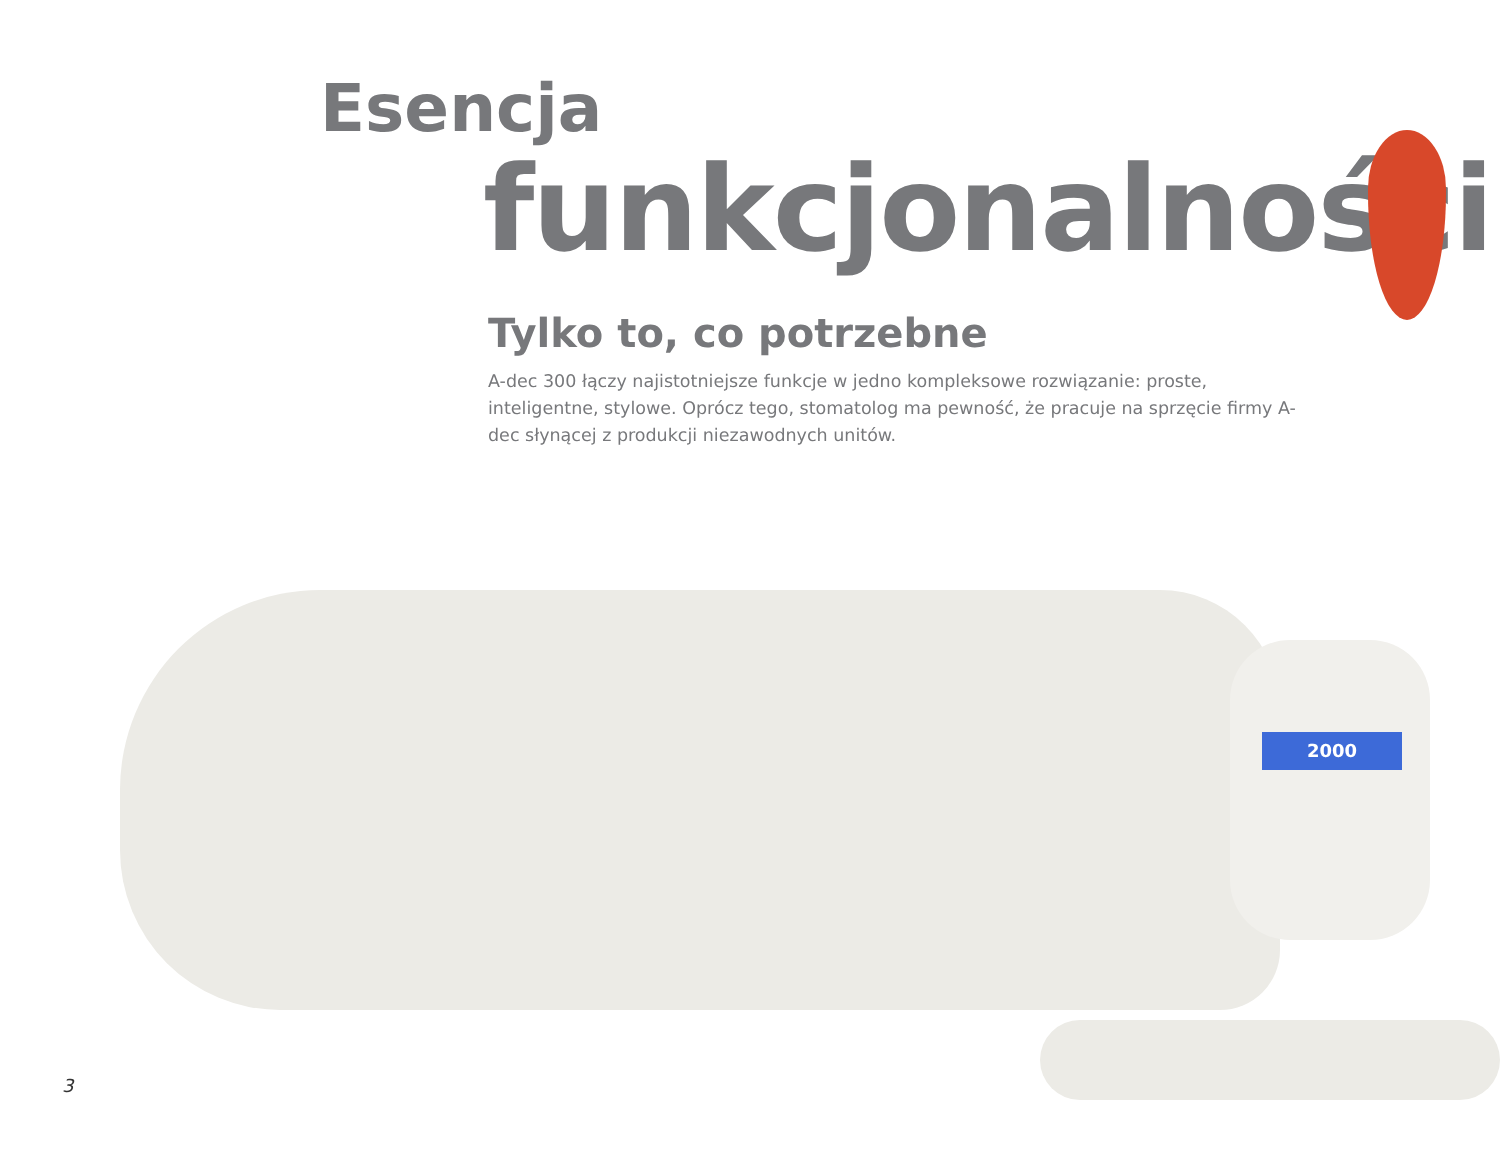Esencja
funkcjonalności
Tylko to, co potrzebne
A-dec 300 łączy najistotniejsze funkcje w jedno kompleksowe rozwiązanie: proste, inteligentne, stylowe. Oprócz tego, stomatolog ma pewność, że pracuje na sprzęcie firmy A-dec słynącej z produkcji niezawodnych unitów.
2000
3